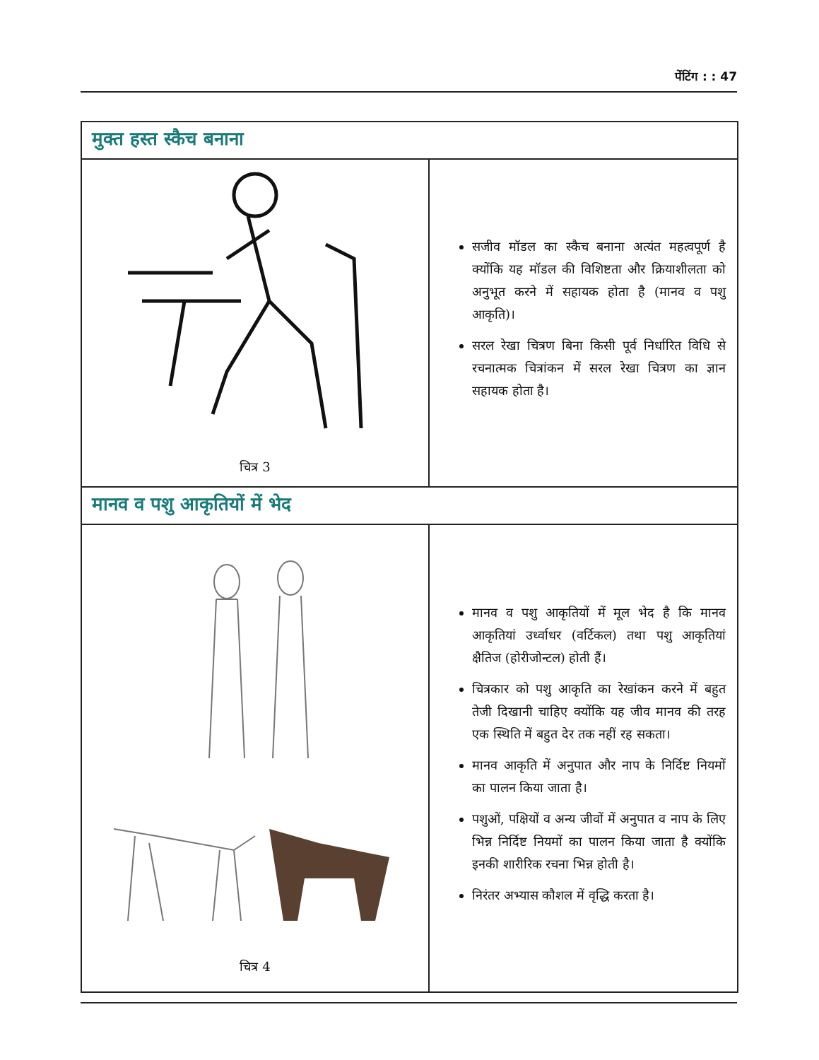पेंटिंग : : 47
मुक्त हस्त स्कैच बनाना
चित्र 3
सजीव मॉडल का स्कैच बनाना अत्यंत महत्वपूर्ण है क्योंकि यह मॉडल की विशिष्टता और क्रियाशीलता को अनुभूत करने में सहायक होता है (मानव व पशु आकृति)।
सरल रेखा चित्रण बिना किसी पूर्व निर्धारित विधि से रचनात्मक चित्रांकन में सरल रेखा चित्रण का ज्ञान सहायक होता है।
मानव व पशु आकृतियों में भेद
चित्र 4
मानव व पशु आकृतियों में मूल भेद है कि मानव आकृतियां उर्ध्वाधर (वर्टिकल) तथा पशु आकृतियां क्षैतिज (होरीजोन्टल) होती हैं।
चित्रकार को पशु आकृति का रेखांकन करने में बहुत तेजी दिखानी चाहिए क्योंकि यह जीव मानव की तरह एक स्थिति में बहुत देर तक नहीं रह सकता।
मानव आकृति में अनुपात और नाप के निर्दिष्ट नियमों का पालन किया जाता है।
पशुओं, पक्षियों व अन्य जीवों में अनुपात व नाप के लिए भिन्न निर्दिष्ट नियमों का पालन किया जाता है क्योंकि इनकी शारीरिक रचना भिन्न होती है।
निरंतर अभ्यास कौशल में वृद्धि करता है।